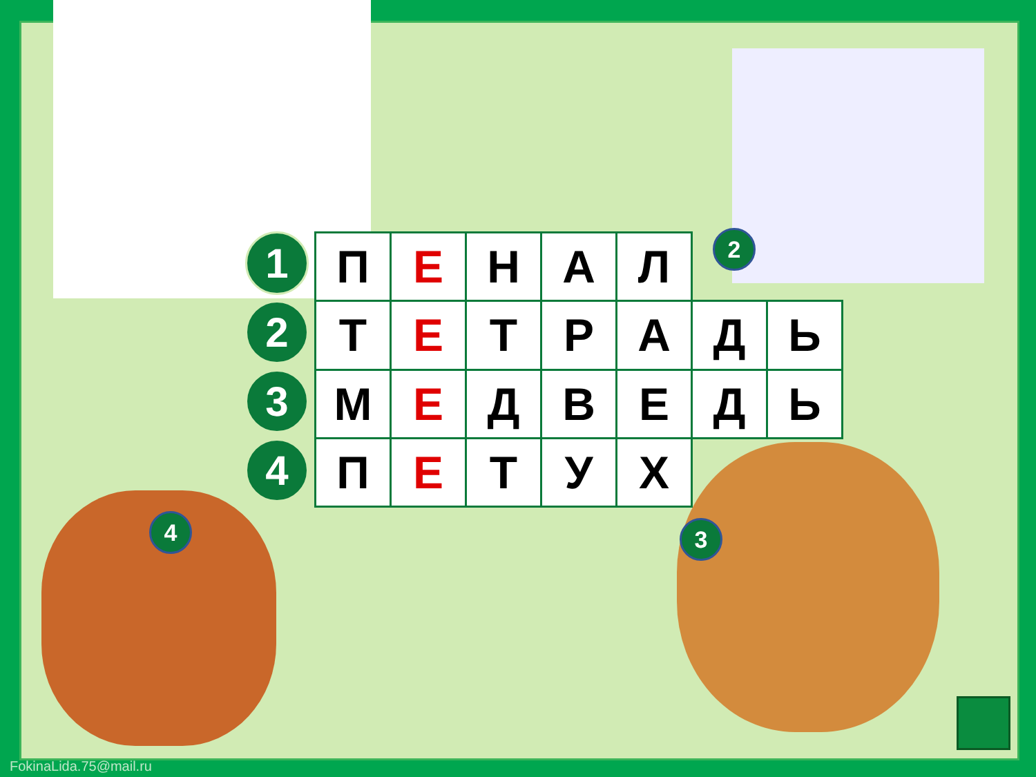1
2
3
4
| П | Е | Н | А | Л | | |
| Т | Е | Т | Р | А | Д | Ь |
| М | Е | Д | В | Е | Д | Ь |
| П | Е | Т | У | Х | | |
2
3
4
FokinaLida.75@mail.ru